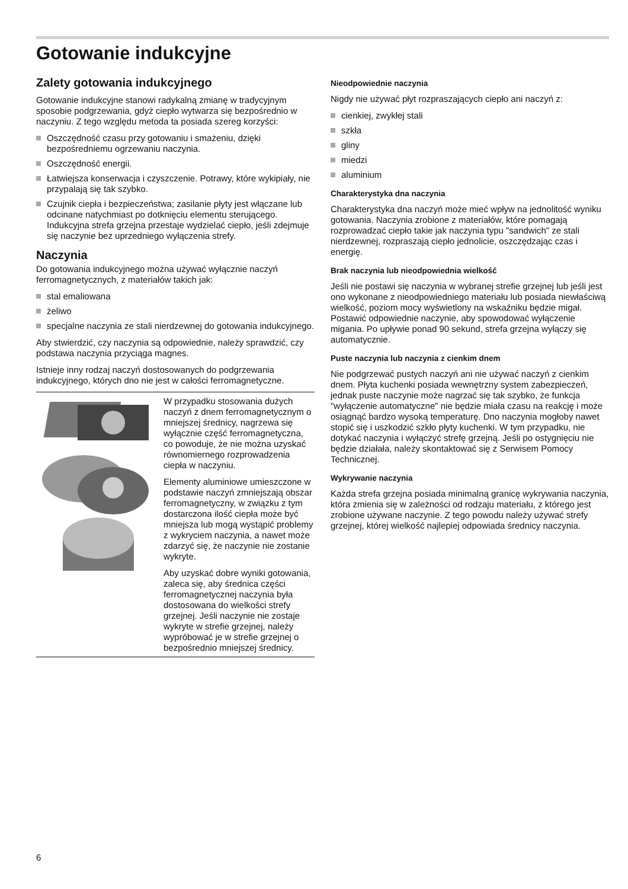Gotowanie indukcyjne
Zalety gotowania indukcyjnego
Gotowanie indukcyjne stanowi radykalną zmianę w tradycyjnym sposobie podgrzewania, gdyż ciepło wytwarza się bezpośrednio w naczyniu. Z tego względu metoda ta posiada szereg korzyści:
Oszczędność czasu przy gotowaniu i smażeniu, dzięki bezpośredniemu ogrzewaniu naczynia.
Oszczędność energii.
Łatwiejsza konserwacja i czyszczenie. Potrawy, które wykipiały, nie przypalają się tak szybko.
Czujnik ciepła i bezpieczeństwa; zasilanie płyty jest włączane lub odcinane natychmiast po dotknięciu elementu sterującego. Indukcyjna strefa grzejna przestaje wydzielać ciepło, jeśli zdejmuje się naczynie bez uprzedniego wyłączenia strefy.
Naczynia
Do gotowania indukcyjnego można używać wyłącznie naczyń ferromagnetycznych, z materiałów takich jak:
stal emaliowana
żeliwo
specjalne naczynia ze stali nierdzewnej do gotowania indukcyjnego.
Aby stwierdzić, czy naczynia są odpowiednie, należy sprawdzić, czy podstawa naczynia przyciąga magnes.
Istnieje inny rodzaj naczyń dostosowanych do podgrzewania indukcyjnego, których dno nie jest w całości ferromagnetyczne.
W przypadku stosowania dużych naczyń z dnem ferromagnetycz­nym o mniejszej średnicy, nagrzewa się wyłącznie część ferromagnetyczna, co powo­duje, że nie można uzyskać rów­nomiernego rozprowadzenia ciepła w naczyniu.
Elementy aluminiowe umiesz­czone w podstawie naczyń zmniejszają obszar ferromagne­tyczny, w związku z tym dostar­czona ilość ciepła może być mniejsza lub mogą wystąpić pro­blemy z wykryciem naczynia, a nawet może zdarzyć się, że naczynie nie zostanie wykryte.
Aby uzyskać dobre wyniki goto­wania, zaleca się, aby średnica części ferromagnetycznej naczy­nia była dostosowana do wielko­ści strefy grzejnej. Jeśli naczynie nie zostaje wykryte w strefie grzejnej, należy wypróbować je w strefie grzejnej o bezpośrednio mniejszej średnicy.
Nieodpowiednie naczynia
Nigdy nie używać płyt rozpraszających ciepło ani naczyń z:
cienkiej, zwykłej stali
szkła
gliny
miedzi
aluminium
Charakterystyka dna naczynia
Charakterystyka dna naczyń może mieć wpływ na jednolitość wyniku gotowania. Naczynia zrobione z materiałów, które pomagają rozprowadzać ciepło takie jak naczynia typu "sandwich" ze stali nierdzewnej, rozpraszają ciepło jednolicie, oszczędzając czas i energię.
Brak naczynia lub nieodpowiednia wielkość
Jeśli nie postawi się naczynia w wybranej strefie grzejnej lub jeśli jest ono wykonane z nieodpowiedniego materiału lub posiada niewłaściwą wielkość, poziom mocy wyświetlony na wskaźniku będzie migał. Postawić odpowiednie naczynie, aby spowodować wyłączenie migania. Po upływie ponad 90 sekund, strefa grzejna wyłączy się automatycznie.
Puste naczynia lub naczynia z cienkim dnem
Nie podgrzewać pustych naczyń ani nie używać naczyń z cienkim dnem. Płyta kuchenki posiada wewnętrzny system zabezpieczeń, jednak puste naczynie może nagrzać się tak szybko, że funkcja "wyłączenie automatyczne" nie będzie miała czasu na reakcję i może osiągnąć bardzo wysoką temperaturę. Dno naczynia mogłoby nawet stopić się i uszkodzić szkło płyty kuchenki. W tym przypadku, nie dotykać naczynia i wyłączyć strefę grzejną. Jeśli po ostygnięciu nie będzie działała, należy skontaktować się z Serwisem Pomocy Technicznej.
Wykrywanie naczynia
Każda strefa grzejna posiada minimalną granicę wykrywania naczynia, która zmienia się w zależności od rodzaju materiału, z którego jest zrobione używane naczynie. Z tego powodu należy używać strefy grzejnej, której wielkość najlepiej odpowiada średnicy naczynia.
6